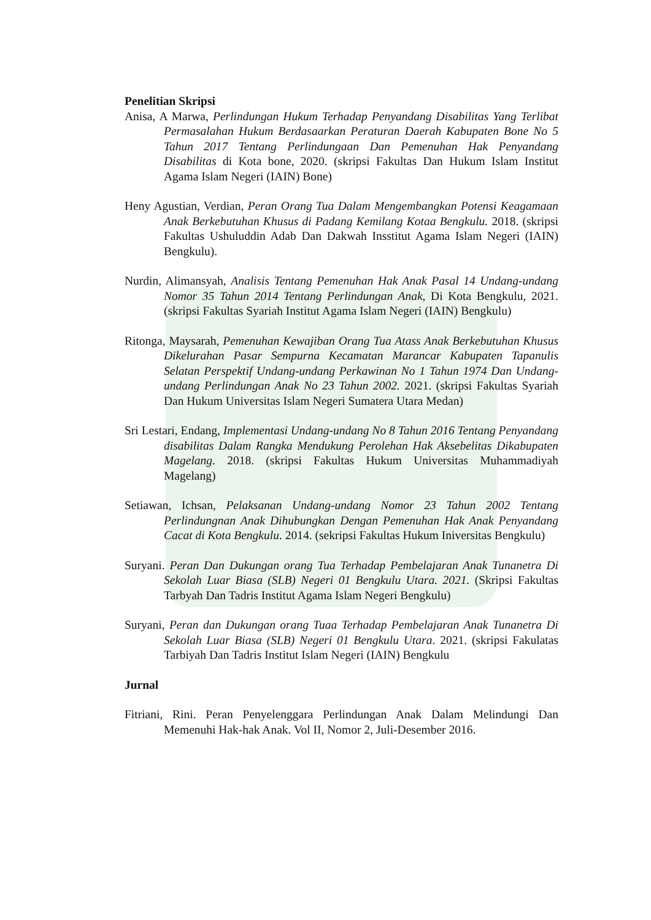Penelitian Skripsi
Anisa, A Marwa, Perlindungan Hukum Terhadap Penyandang Disabilitas Yang Terlibat Permasalahan Hukum Berdasaarkan Peraturan Daerah Kabupaten Bone No 5 Tahun 2017 Tentang Perlindungaan Dan Pemenuhan Hak Penyandang Disabilitas di Kota bone, 2020. (skripsi Fakultas Dan Hukum Islam Institut Agama Islam Negeri (IAIN) Bone)
Heny Agustian, Verdian, Peran Orang Tua Dalam Mengembangkan Potensi Keagamaan Anak Berkebutuhan Khusus di Padang Kemilang Kotaa Bengkulu. 2018. (skripsi Fakultas Ushuluddin Adab Dan Dakwah Insstitut Agama Islam Negeri (IAIN) Bengkulu).
Nurdin, Alimansyah, Analisis Tentang Pemenuhan Hak Anak Pasal 14 Undang-undang Nomor 35 Tahun 2014 Tentang Perlindungan Anak, Di Kota Bengkulu, 2021. (skripsi Fakultas Syariah Institut Agama Islam Negeri (IAIN) Bengkulu)
Ritonga, Maysarah, Pemenuhan Kewajiban Orang Tua Atass Anak Berkebutuhan Khusus Dikelurahan Pasar Sempurna Kecamatan Marancar Kabupaten Tapanulis Selatan Perspektif Undang-undang Perkawinan No 1 Tahun 1974 Dan Undang-undang Perlindungan Anak No 23 Tahun 2002. 2021. (skripsi Fakultas Syariah Dan Hukum Universitas Islam Negeri Sumatera Utara Medan)
Sri Lestari, Endang, Implementasi Undang-undang No 8 Tahun 2016 Tentang Penyandang disabilitas Dalam Rangka Mendukung Perolehan Hak Aksebelitas Dikabupaten Magelang. 2018. (skripsi Fakultas Hukum Universitas Muhammadiyah Magelang)
Setiawan, Ichsan, Pelaksanan Undang-undang Nomor 23 Tahun 2002 Tentang Perlindungnan Anak Dihubungkan Dengan Pemenuhan Hak Anak Penyandang Cacat di Kota Bengkulu. 2014. (sekripsi Fakultas Hukum Iniversitas Bengkulu)
Suryani. Peran Dan Dukungan orang Tua Terhadap Pembelajaran Anak Tunanetra Di Sekolah Luar Biasa (SLB) Negeri 01 Bengkulu Utara. 2021. (Skripsi Fakultas Tarbyah Dan Tadris Institut Agama Islam Negeri Bengkulu)
Suryani, Peran dan Dukungan orang Tuaa Terhadap Pembelajaran Anak Tunanetra Di Sekolah Luar Biasa (SLB) Negeri 01 Bengkulu Utara. 2021. (skripsi Fakulatas Tarbiyah Dan Tadris Institut Islam Negeri (IAIN) Bengkulu
Jurnal
Fitriani, Rini. Peran Penyelenggara Perlindungan Anak Dalam Melindungi Dan Memenuhi Hak-hak Anak. Vol II, Nomor 2, Juli-Desember 2016.